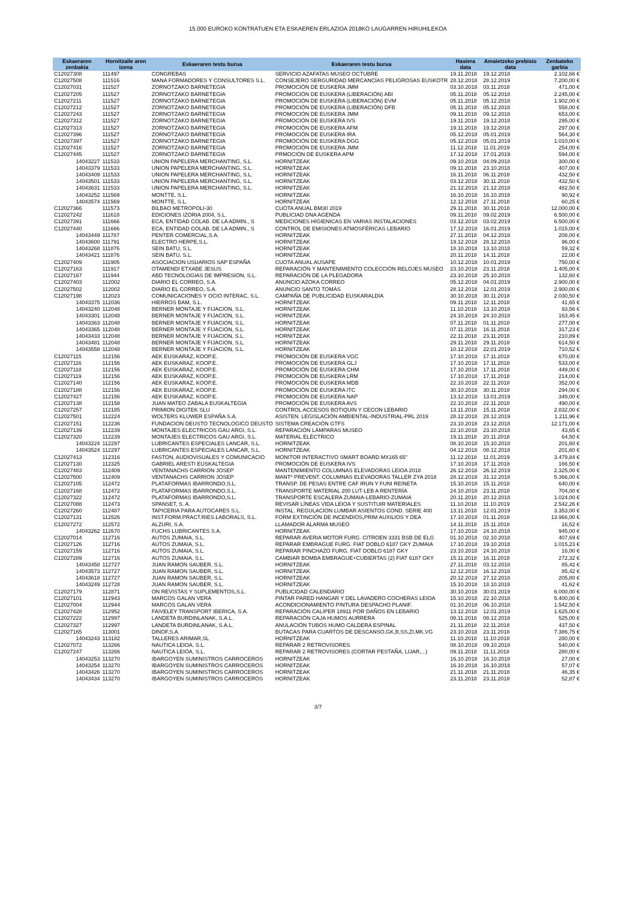15.000 EUROKO KONTRATUEN ETA ESKAEREN ERLAZIOA 2018KO LAUGARREN HIRUHILEKOA
| Eskaeraren zenbakia | Hornitzaile aren izena | Eskaeraren testu burua | Eskaeraren testu burua | Hasiera data | Amaietzeko prebisio data | Zenbateko garbia |
| --- | --- | --- | --- | --- | --- | --- |
| C12027308 | 111497 | CONGREBAS | SERVICIO AZAFATAS MUSEO OCTUBRE | 19.11.2018 | 19.12.2018 | 2.102,66 € |
| C12027508 | 111516 | MANA FORMADORES Y CONSULTORES S.L. | CONSEJERO SERGURIDAD MERCANCÍAS PELIGROSAS EUSKOTR | 28.12.2018 | 28.12.2019 | 7.200,00 € |
| C12027031 | 111527 | ZORNOTZAKO BARNETEGIA | PROMOCIÓN DE EUSKERA JMM | 03.10.2018 | 03.11.2018 | 471,00 € |
| C12027205 | 111527 | ZORNOTZAKO BARNETEGIA | PROMOCIÓN DE EUSKERA (LIBERACIÓN) ABI | 05.11.2018 | 05.12.2018 | 2.245,00 € |
| C12027211 | 111527 | ZORNOTZAKO BARNETEGIA | PROMOCIÓN DE EUSKERA (LIBERACIÓN) EVM | 05.11.2018 | 05.12.2018 | 1.902,00 € |
| C12027212 | 111527 | ZORNOTZAKO BARNETEGIA | PROMOCIÓN DE EUSKERA (LIBERACIÓN) DFB | 05.11.2018 | 05.12.2018 | 558,00 € |
| C12027243 | 111527 | ZORNOTZAKO BARNETEGIA | PROMOCIÓN DE EUSKERA JMM | 09.11.2018 | 09.12.2018 | 653,00 € |
| C12027312 | 111527 | ZORNOTZAKO BARNETEGIA | PROMOCIÓN DE EUSKERA IVS | 19.11.2018 | 19.12.2018 | 295,00 € |
| C12027313 | 111527 | ZORNOTZAKO BARNETEGIA | PROMOCIÓN DE EUSKERA AFM | 19.11.2018 | 19.12.2018 | 297,00 € |
| C12027396 | 111527 | ZORNOTZAKO BARNETEGIA | PROMOCIÓN DE EUSKERA IRA | 05.12.2018 | 05.01.2019 | 564,30 € |
| C12027397 | 111527 | ZORNOTZAKO BARNETEGIA | PROMOCIÓN DE EUSKERA DGG | 05.12.2018 | 05.01.2019 | 1.010,00 € |
| C12027416 | 111527 | ZORNOTZAKO BARNETEGIA | PROMOCIÓN DE EUSKERA JMM | 11.12.2018 | 11.01.2019 | 254,00 € |
| C12027445 | 111527 | ZORNOTZAKO BARNETEGIA | PRMOCIÓN DE EUSKERA APM | 17.12.2018 | 17.01.2019 | 594,00 € |
| 14043227 | 111533 | UNION PAPELERA MERCHANTING, S.L. | HORNITZEAK | 09.10.2018 | 04.09.2018 | 300,00 € |
| 14043379 | 111533 | UNION PAPELERA MERCHANTING, S.L. | HORNITZEAK | 09.11.2018 | 23.10.2018 | 407,00 € |
| 14043409 | 111533 | UNION PAPELERA MERCHANTING, S.L. | HORNITZEAK | 16.11.2018 | 06.11.2018 | 432,50 € |
| 14043501 | 111533 | UNION PAPELERA MERCHANTING, S.L. | HORNITZEAK | 03.12.2018 | 30.11.2018 | 432,50 € |
| 14043631 | 111533 | UNION PAPELERA MERCHANTING, S.L. | HORNITZEAK | 21.12.2018 | 21.12.2018 | 482,50 € |
| 14043252 | 111569 | MONTTE, S.L. | HORNITZEAK | 16.10.2018 | 16.10.2018 | 90,92 € |
| 14043574 | 111569 | MONTTE, S.L. | HORNITZEAK | 12.12.2018 | 27.11.2018 | 60,25 € |
| C12027366 | 111573 | BILBAO METROPOLI-30 | CUOTA ANUAL BM30 2019 | 29.11.2018 | 30.11.2018 | 12.000,00 € |
| C12027242 | 111618 | EDICIONES IZORIA 2004, S.L. | PUBLICIAD DNA AGENDA | 09.11.2018 | 09.02.2019 | 6.500,00 € |
| C12027391 | 111666 | ECA, ENTIDAD COLAB. DE LA ADMIN., S | MEDICIONES HIGIENICAS EN VARIAS INSTALACIONES | 03.12.2018 | 03.02.2019 | 6.500,00 € |
| C12027440 | 111666 | ECA, ENTIDAD COLAB. DE LA ADMIN., S | CONTROL DE EMISIONES ATMOSFÉRICAS LEBARIO | 17.12.2018 | 16.01.2019 | 1.015,00 € |
| 14043449 | 111787 | PENTER COMERCIAL,S.A. | HORNITZEAK | 27.11.2018 | 04.12.2018 | 208,00 € |
| 14043600 | 111791 | ELECTRO HERPE,S.L. | HORNITZEAK | 19.12.2018 | 28.12.2018 | 96,00 € |
| 14043268 | 111876 | SEIN BATU, S.L. | HORNITZEAK | 18.10.2018 | 13.10.2018 | 59,32 € |
| 14043421 | 111876 | SEIN BATU, S.L. | HORNITZEAK | 20.11.2018 | 14.11.2018 | 22,00 € |
| C12027409 | 111905 | ASOCIACION USUARIOS SAP ESPAÑA | CUOTA ANUAL AUSAPE | 10.12.2018 | 10.01.2019 | 750,00 € |
| C12027163 | 111917 | OTAMENDI ETXABE JESUS | REPARACIÓN Y MANTENIMIENTO COLECCIÓN RELOJES MUSEO | 23.10.2018 | 23.11.2018 | 1.405,00 € |
| C12027167 | 111944 | ABD TECNOLOGIAS DE IMPRESION, S.L. | REPARACIÓN DE LA PLEGADORA | 23.10.2018 | 25.10.2018 | 132,60 € |
| C12027403 | 112002 | DIARIO EL CORREO, S.A. | ANUNCIO AZOKA CORREO | 05.12.2018 | 04.01.2019 | 2.900,00 € |
| C12027502 | 112002 | DIARIO EL CORREO, S.A. | ANUNCIO SANTO TOMÁS | 28.12.2018 | 12.01.2019 | 2.900,00 € |
| C12027198 | 112023 | COMUNICACIONES Y OCIO INTERAC, S.L. | CAMPAÑA DE PUBLICIDAD EUSKARALDIA | 30.10.2018 | 30.11.2018 | 2.030,50 € |
| 14043375 | 112036 | HIERROS BAM, S.L. | HORNITZEAK | 09.11.2018 | 12.11.2018 | 41,65 € |
| 14043240 | 112048 | BERNER MONTAJE Y FIJACION, S.L. | HORNITZEAK | 11.10.2018 | 13.10.2018 | 93,56 € |
| 14043301 | 112048 | BERNER MONTAJE Y FIJACION, S.L. | HORNITZEAK | 24.10.2018 | 24.10.2018 | 163,45 € |
| 14043363 | 112048 | BERNER MONTAJE Y FIJACION, S.L. | HORNITZEAK | 07.11.2018 | 01.11.2018 | 277,00 € |
| 14043365 | 112048 | BERNER MONTAJE Y FIJACION, S.L. | HORNITZEAK | 07.11.2018 | 16.11.2018 | 317,23 € |
| 14043433 | 112048 | BERNER MONTAJE Y FIJACION, S.L. | HORNITZEAK | 22.11.2018 | 23.11.2018 | 210,89 € |
| 14043481 | 112048 | BERNER MONTAJE Y FIJACION, S.L. | HORNITZEAK | 29.11.2018 | 29.11.2018 | 614,50 € |
| 14043558 | 112048 | BERNER MONTAJE Y FIJACION, S.L. | HORNITZEAK | 10.12.2018 | 22.01.2019 | 710,52 € |
| C12027115 | 112156 | AEK EUSKARAZ, KOOP.E. | PROMOCIÓN DE EUSKERA VGC | 17.10.2018 | 17.11.2018 | 670,00 € |
| C12027116 | 112156 | AEK EUSKARAZ, KOOP.E. | PROMOCIÓN DE EUSKERA GLJ | 17.10.2018 | 17.11.2018 | 533,00 € |
| C12027118 | 112156 | AEK EUSKARAZ, KOOP.E. | PROMOCIÓN DE EUSKERA CHM | 17.10.2018 | 17.11.2018 | 449,00 € |
| C12027119 | 112156 | AEK EUSKARAZ, KOOP.E. | PROMOCIÓN DE EUSKERA LRM | 17.10.2018 | 17.11.2018 | 214,00 € |
| C12027140 | 112156 | AEK EUSKARAZ, KOOP.E. | PROMOCIÓN DE EUSKERA MDB | 22.10.2018 | 22.11.2018 | 352,00 € |
| C12027188 | 112156 | AEK EUSKARAZ, KOOP.E. | PROMOCIÓN DE EUSKERA ITC | 30.10.2018 | 30.11.2018 | 294,00 € |
| C12027427 | 112156 | AEK EUSKARAZ, KOOP.E. | PROMOCIÓN DE EUSKERA NAP | 13.12.2018 | 13.01.2019 | 349,00 € |
| C12027138 | 112158 | JUAN MATEO ZABALA EUSKALTEGIA | PROMOCIÓN DE EUSKERA AVS | 22.10.2018 | 22.11.2018 | 490,00 € |
| C12027257 | 112185 | PRIMION DIGITEK SLU | CONTROL ACCESOS BOTIQUIN Y CECON LEBARIO | 13.11.2018 | 15.11.2018 | 2.832,00 € |
| C12027501 | 112224 | WOLTERS KLUWER ESPAÑA S.A. | ASISTEN. LEGISLACIÓN AMBIENTAL-INDUSTRIAL-PRL 2019 | 28.12.2018 | 28.12.2019 | 1.211,96 € |
| C12027151 | 112236 | FUNDACION DEUSTO TECNOLOGICO DEUSTO | SISTEMA CREACIÓN GTFS | 23.10.2018 | 23.12.2018 | 12.171,00 € |
| C12027139 | 112239 | MONTAJES ELECTRICOS GAU ARGI, S.L. | REPARACIÓN LÁMPARAS MUSEO | 22.10.2018 | 23.10.2018 | 43,65 € |
| C12027320 | 112239 | MONTAJES ELECTRICOS GAU ARGI, S.L. | MATERIAL ELÉCTRICO | 19.11.2018 | 20.11.2018 | 64,50 € |
| 14043224 | 112297 | LUBRICANTES ESPECIALES LANCAR, S.L. | HORNITZEAK | 08.10.2018 | 15.10.2018 | 201,60 € |
| 14043524 | 112297 | LUBRICANTES ESPECIALES LANCAR, S.L. | HORNITZEAK | 04.12.2018 | 08.12.2018 | 201,60 € |
| C12027413 | 112316 | FASTON, AUDIOVISUALES Y COMUNICACIO | MONITOR INTERACTIVO SMART BOARD MX165 65" | 11.12.2018 | 11.01.2019 | 3.479,84 € |
| C12027130 | 112325 | GABRIEL ARESTI EUSKALTEGIA | PROMOCIÓN DE EUSKERA IVS | 17.10.2018 | 17.11.2018 | 166,50 € |
| C12027483 | 112409 | VENTANACHS CARRION JOSEP | MANTENIMIENTO COLUMNAS ELEVADORAS LEIOA 2018 | 26.12.2018 | 26.12.2019 | 2.325,00 € |
| C12027500 | 112409 | VENTANACHS CARRION JOSEP | MANTº PREVENT. COLUMNAS ELEVADORAS TALLER ZYA 2018 | 28.12.2018 | 31.12.2018 | 5.366,00 € |
| C12027105 | 112472 | PLATAFORMAS IBARRONDO,S.L. | TRANSP. DE PESAS ENTRE CAF IRUN Y FUNI REINETA | 15.10.2018 | 15.11.2018 | 640,00 € |
| C12027168 | 112472 | PLATAFORMAS IBARRONDO,S.L. | TRANSPORTE MATERIAL 200 LUT-LEB A RENTERÍA | 24.10.2018 | 23.11.2018 | 704,00 € |
| C12027322 | 112472 | PLATAFORMAS IBARRONDO,S.L. | TRANSPORTE ESCALERA ZUMAIA-LEBARIO-ZUMAIA | 20.11.2018 | 20.12.2018 | 1.024,00 € |
| C12027088 | 112473 | SPANSET, S. A. | REVISAR LÍNEAS VIDA LEIOA Y SUSTITUIR MATERIALES | 11.10.2018 | 11.10.2019 | 2.542,26 € |
| C12027260 | 112487 | TAPICERIA PARA AUTOCARES S.L. | INSTAL. REGULACION LUMBAR ASIENTOS COND. SERIE 400 | 13.11.2018 | 12.01.2019 | 3.353,00 € |
| C12027131 | 112526 | INST.FORM.PRACT.RIES.LABORALS, S.L. | FORM EXTINCIÓN DE INCENDIOS,PRIM AUXILIOS Y DEA | 17.10.2018 | 01.11.2018 | 13.966,00 € |
| C12027272 | 112572 | ALZURI, S.A. | LLAMADOR ALARMA MUSEO | 14.11.2018 | 15.11.2018 | 16,52 € |
| 14043262 | 112670 | FUCHS LUBRICANTES S.A. | HORNITZEAK | 17.10.2018 | 24.10.2018 | 945,00 € |
| C12027014 | 112716 | AUTOS ZUMAIA, S.L. | REPARAR AVERIA MOTOR FURG. CITROEN 3331 BSB DE ELG | 01.10.2018 | 02.10.2018 | 407,69 € |
| C12027126 | 112716 | AUTOS ZUMAIA, S.L. | REPARAR EMBRAGUE FURG. FIAT DOBLO 6187 GKY ZUMAIA | 17.10.2018 | 19.10.2018 | 1.015,23 € |
| C12027159 | 112716 | AUTOS ZUMAIA, S.L. | REPARAR PINCHAZO FURG. FIAT DOBLO 6187 GKY | 23.10.2018 | 24.10.2018 | 16,00 € |
| C12027289 | 112716 | AUTOS ZUMAIA, S.L. | CAMBIAR BOMBA EMBRAGUE+CUBIERTAS (2) FIAT 6187 GKY | 15.11.2018 | 16.11.2018 | 272,32 € |
| 14043458 | 112727 | JUAN RAMON SAUBER, S.L. | HORNITZEAK | 27.11.2018 | 03.12.2018 | 85,42 € |
| 14043573 | 112727 | JUAN RAMON SAUBER, S.L. | HORNITZEAK | 12.12.2018 | 16.12.2018 | 85,42 € |
| 14043618 | 112727 | JUAN RAMON SAUBER, S.L. | HORNITZEAK | 20.12.2018 | 27.12.2018 | 205,80 € |
| 14043249 | 112728 | JUAN RAMON SAUBER, S.L. | HORNITZEAK | 15.10.2018 | 18.10.2018 | 41,62 € |
| C12027179 | 112871 | ON REVISTAS Y SUPLEMENTOS,S.L. | PUBLICIDAD CALENDARIO | 30.10.2018 | 30.01.2019 | 6.000,00 € |
| C12027101 | 112943 | MARCOS GALAN VERA | PINTAR PARED HANGAR Y DEL LAVADERO COCHERAS LEIOA | 15.10.2018 | 22.10.2018 | 5.400,00 € |
| C12027004 | 112944 | MARCOS GALAN VERA | ACONDICIONAMIENTO PINTURA DESPACHO PLANIF. | 01.10.2018 | 06.10.2018 | 1.542,50 € |
| C12027428 | 112952 | FAIVELEY TRANSPORT IBERICA, S.A. | REPARACIÓN CALIPER 18911 POR DAÑOS EN LEBARIO | 13.12.2018 | 12.01.2019 | 1.625,00 € |
| C12027222 | 112997 | LANDETA BURDINLANAK, S.A.L. | REPARACIÓN CAJA HUMOS AURRERA | 08.11.2018 | 08.12.2018 | 525,00 € |
| C12027327 | 112997 | LANDETA BURDINLANAK, S.A.L. | ANULACIÓN TUBOS HUMO CALDERA ESPINAL | 21.11.2018 | 22.11.2018 | 437,50 € |
| C12027165 | 113001 | DINOF,S.A. | BUTACAS PARA CUARTOS DE DESCANSO,GK,B,SS,ZI,MK,VG | 23.10.2018 | 23.11.2018 | 7.386,75 € |
| 14043243 | 113182 | TALLERES ARIMAR,SL | HORNITZEAK | 11.10.2018 | 11.10.2018 | 280,00 € |
| C12027072 | 113266 | NAUTICA LEIOA, S.L. | REPARAR 2 RETROVISORES | 08.10.2018 | 09.10.2018 | 540,00 € |
| C12027247 | 113266 | NAUTICA LEIOA, S.L. | REPARAR 2 RETROVISORES (CORTAR PESTAÑA, LIJAR,...) | 09.11.2018 | 11.11.2018 | 280,00 € |
| 14043253 | 113270 | IBARGOYEN SUMINISTROS CARROCEROS | HORNITZEAK | 16.10.2018 | 16.10.2018 | 27,00 € |
| 14043254 | 113270 | IBARGOYEN SUMINISTROS CARROCEROS | HORNITZEAK | 16.10.2018 | 16.10.2018 | 57,07 € |
| 14043426 | 113270 | IBARGOYEN SUMINISTROS CARROCEROS | HORNITZEAK | 21.11.2018 | 21.11.2018 | 46,35 € |
| 14043434 | 113270 | IBARGOYEN SUMINISTROS CARROCEROS | HORNITZEAK | 23.11.2018 | 23.11.2018 | 52,87 € |
3/7